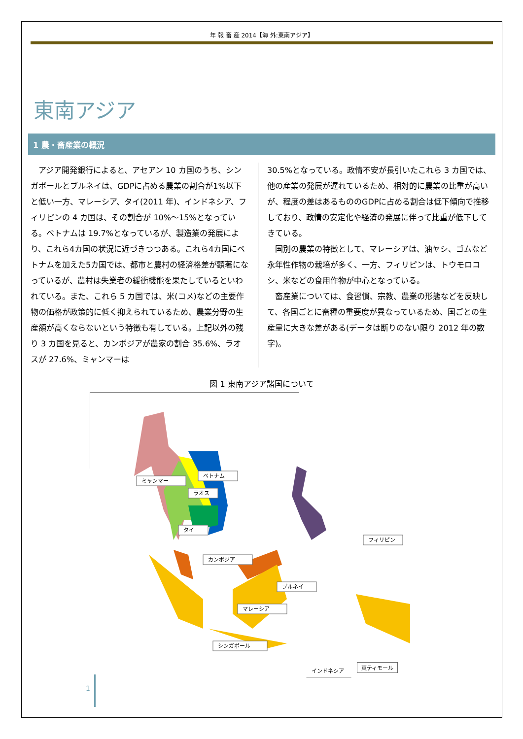年 報 畜 産 2014【海 外:東南アジア】
東南アジア
1 農・畜産業の概況
アジア開発銀行によると、アセアン 10 カ国のうち、シンガポールとブルネイは、GDPに占める農業の割合が1%以下と低い一方、マレーシア、タイ(2011 年)、インドネシア、フィリピンの 4 カ国は、その割合が 10%～15%となっている。ベトナムは 19.7%となっているが、製造業の発展により、これら4カ国の状況に近づきつつある。これら4カ国にベトナムを加えた5カ国では、都市と農村の経済格差が顕著になっているが、農村は失業者の緩衝機能を果たしているといわれている。また、これら 5 カ国では、米(コメ)などの主要作物の価格が政策的に低く抑えられているため、農業分野の生産額が高くならないという特徴も有している。上記以外の残り 3 カ国を見ると、カンボジアが農家の割合 35.6%、ラオスが 27.6%、ミャンマーは
30.5%となっている。政情不安が長引いたこれら 3 カ国では、他の産業の発展が遅れているため、相対的に農業の比重が高いが、程度の差はあるもののGDPに占める割合は低下傾向で推移しており、政情の安定化や経済の発展に伴って比重が低下してきている。
国別の農業の特徴として、マレーシアは、油ヤシ、ゴムなど永年性作物の栽培が多く、一方、フィリピンは、トウモロコシ、米などの食用作物が中心となっている。
畜産業については、食習慣、宗教、農業の形態などを反映して、各国ごとに畜種の重要度が異なっているため、国ごとの生産量に大きな差がある(データは断りのない限り 2012 年の数字)。
図 1 東南アジア諸国について
ミャンマー
ベトナム
ラオス
タイ
カンボジア
フィリピン
ブルネイ
マレーシア
シンガポール
インドネシア
東ティモール
1